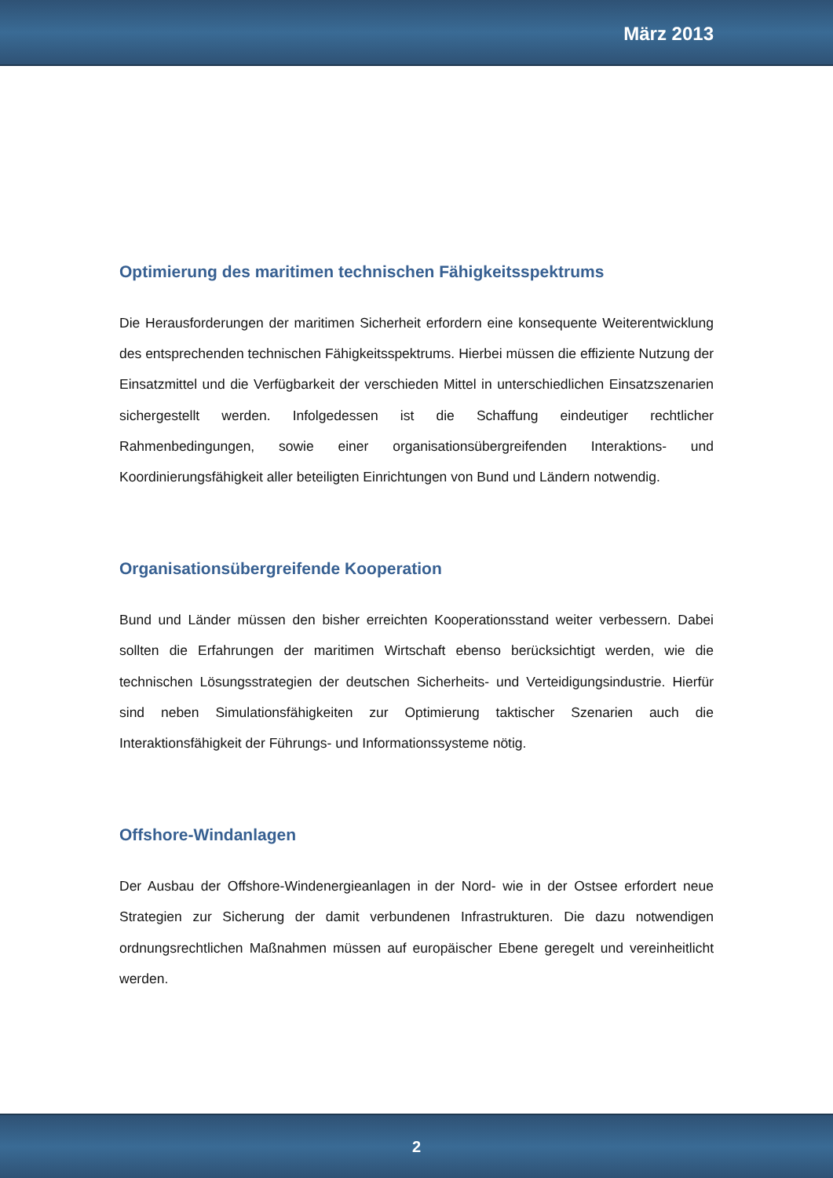März 2013
Optimierung des maritimen technischen Fähigkeitsspektrums
Die Herausforderungen der maritimen Sicherheit erfordern eine konsequente Weiterentwicklung des entsprechenden technischen Fähigkeitsspektrums. Hierbei müssen die effiziente Nutzung der Einsatzmittel und die Verfügbarkeit der verschieden Mittel in unterschiedlichen Einsatzszenarien sichergestellt werden. Infolgedessen ist die Schaffung eindeutiger rechtlicher Rahmenbedingungen, sowie einer organisationsübergreifenden Interaktions- und Koordinierungsfähigkeit aller beteiligten Einrichtungen von Bund und Ländern notwendig.
Organisationsübergreifende Kooperation
Bund und Länder müssen den bisher erreichten Kooperationsstand weiter verbessern. Dabei sollten die Erfahrungen der maritimen Wirtschaft ebenso berücksichtigt werden, wie die technischen Lösungsstrategien der deutschen Sicherheits- und Verteidigungsindustrie. Hierfür sind neben Simulationsfähigkeiten zur Optimierung taktischer Szenarien auch die Interaktionsfähigkeit der Führungs- und Informationssysteme nötig.
Offshore-Windanlagen
Der Ausbau der Offshore-Windenergieanlagen in der Nord- wie in der Ostsee erfordert neue Strategien zur Sicherung der damit verbundenen Infrastrukturen. Die dazu notwendigen ordnungsrechtlichen Maßnahmen müssen auf europäischer Ebene geregelt und vereinheitlicht werden.
2